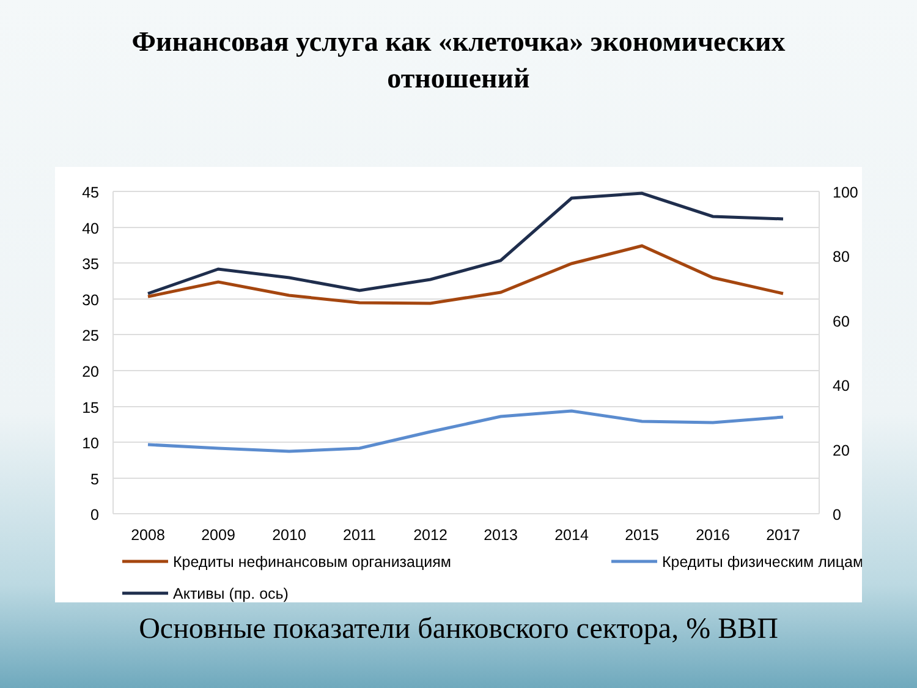Финансовая услуга как «клеточка» экономических
отношений
45
40
35
30
25
20
15
10
5
0
100
80
60
40
20
0
2008
2009
2010
2011
2012
2013
2014
2015
2016
2017
Кредиты нефинансовым организациям
Кредиты физическим лицам
Активы (пр. ось)
Основные показатели банковского сектора, % ВВП